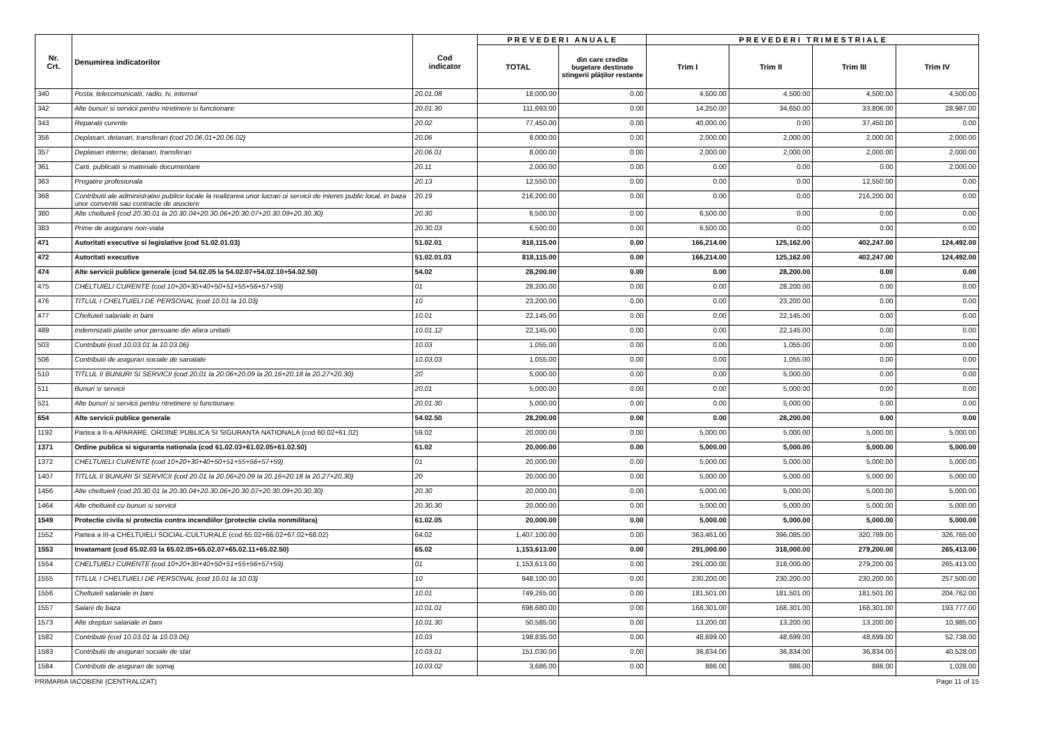| Nr. Crt. | Denumirea indicatorilor | Cod indicator | P R E V E D E R I A N U A L E | | P R E V E D E R I T R I M E S T R I A L E | | | |
| --- | --- | --- | --- | --- | --- | --- | --- | --- |
| | | | TOTAL | din care credite bugetare destinate stingerii plăţilor restante | Trim I | Trim II | Trim III | Trim IV |
| 340 | Posta, telecomunicatii, radio, tv, internet | 20.01.08 | 18,000.00 | 0.00 | 4,500.00 | 4,500.00 | 4,500.00 | 4,500.00 |
| 342 | Alte bunuri si servicii pentru ntretinere si functionare | 20.01.30 | 111,693.00 | 0.00 | 14,250.00 | 34,650.00 | 33,806.00 | 28,987.00 |
| 343 | Reparatii curente | 20.02 | 77,450.00 | 0.00 | 40,000.00 | 0.00 | 37,450.00 | 0.00 |
| 356 | Deplasari, detasari, transferari (cod 20.06.01+20.06.02) | 20.06 | 8,000.00 | 0.00 | 2,000.00 | 2,000.00 | 2,000.00 | 2,000.00 |
| 357 | Deplasari interne, detaoari, transferari | 20.06.01 | 8,000.00 | 0.00 | 2,000.00 | 2,000.00 | 2,000.00 | 2,000.00 |
| 361 | Carti, publicatii si materiale documentare | 20.11 | 2,000.00 | 0.00 | 0.00 | 0.00 | 0.00 | 2,000.00 |
| 363 | Pregatire profesionala | 20.13 | 12,550.00 | 0.00 | 0.00 | 0.00 | 12,550.00 | 0.00 |
| 368 | Contributii ale administratiei publice locale la realizarea unor lucrari oi servicii de interes public local, in baza unor conventii sau contracte de asociere | 20.19 | 216,200.00 | 0.00 | 0.00 | 0.00 | 216,200.00 | 0.00 |
| 380 | Alte cheltuieli (cod 20.30.01 la 20.30.04+20.30.06+20.30.07+20.30.09+20.30.30) | 20.30 | 6,500.00 | 0.00 | 6,500.00 | 0.00 | 0.00 | 0.00 |
| 383 | Prime de asigurare non-viata | 20.30.03 | 6,500.00 | 0.00 | 6,500.00 | 0.00 | 0.00 | 0.00 |
| 471 | Autoritati executive si legislative (cod 51.02.01.03) | 51.02.01 | 818,115.00 | 0.00 | 166,214.00 | 125,162.00 | 402,247.00 | 124,492.00 |
| 472 | Autoritati executive | 51.02.01.03 | 818,115.00 | 0.00 | 166,214.00 | 125,162.00 | 402,247.00 | 124,492.00 |
| 474 | Alte servicii publice generale (cod 54.02.05 la 54.02.07+54.02.10+54.02.50) | 54.02 | 28,200.00 | 0.00 | 0.00 | 28,200.00 | 0.00 | 0.00 |
| 475 | CHELTUIELI CURENTE (cod 10+20+30+40+50+51+55+56+57+59) | 01 | 28,200.00 | 0.00 | 0.00 | 28,200.00 | 0.00 | 0.00 |
| 476 | TITLUL I CHELTUIELI DE PERSONAL (cod 10.01 la 10.03) | 10 | 23,200.00 | 0.00 | 0.00 | 23,200.00 | 0.00 | 0.00 |
| 477 | Cheltuieli salariale in bani | 10.01 | 22,145.00 | 0.00 | 0.00 | 22,145.00 | 0.00 | 0.00 |
| 489 | Indemnizatii platite unor persoane din afara unitatii | 10.01.12 | 22,145.00 | 0.00 | 0.00 | 22,145.00 | 0.00 | 0.00 |
| 503 | Contributii (cod 10.03.01 la 10.03.06) | 10.03 | 1,055.00 | 0.00 | 0.00 | 1,055.00 | 0.00 | 0.00 |
| 506 | Contributii de asigurari sociale de sanatate | 10.03.03 | 1,055.00 | 0.00 | 0.00 | 1,055.00 | 0.00 | 0.00 |
| 510 | TITLUL II BUNURI SI SERVICII (cod 20.01 la 20.06+20.09 la 20.16+20.18 la 20.27+20.30) | 20 | 5,000.00 | 0.00 | 0.00 | 5,000.00 | 0.00 | 0.00 |
| 511 | Bunuri si servicii | 20.01 | 5,000.00 | 0.00 | 0.00 | 5,000.00 | 0.00 | 0.00 |
| 521 | Alte bunuri si servicii pentru ntretinere si functionare | 20.01.30 | 5,000.00 | 0.00 | 0.00 | 5,000.00 | 0.00 | 0.00 |
| 654 | Alte servicii publice generale | 54.02.50 | 28,200.00 | 0.00 | 0.00 | 28,200.00 | 0.00 | 0.00 |
| 1192 | Partea a II-a APARARE, ORDINE PUBLICA SI SIGURANTA NATIONALA (cod 60.02+61.02) | 59.02 | 20,000.00 | 0.00 | 5,000.00 | 5,000.00 | 5,000.00 | 5,000.00 |
| 1371 | Ordine publica si siguranta nationala (cod 61.02.03+61.02.05+61.02.50) | 61.02 | 20,000.00 | 0.00 | 5,000.00 | 5,000.00 | 5,000.00 | 5,000.00 |
| 1372 | CHELTUIELI CURENTE (cod 10+20+30+40+50+51+55+56+57+59) | 01 | 20,000.00 | 0.00 | 5,000.00 | 5,000.00 | 5,000.00 | 5,000.00 |
| 1407 | TITLUL II BUNURI SI SERVICII (cod 20.01 la 20.06+20.09 la 20.16+20.18 la 20.27+20.30) | 20 | 20,000.00 | 0.00 | 5,000.00 | 5,000.00 | 5,000.00 | 5,000.00 |
| 1456 | Alte cheltuieli (cod 20.30.01 la 20.30.04+20.30.06+20.30.07+20.30.09+20.30.30) | 20.30 | 20,000.00 | 0.00 | 5,000.00 | 5,000.00 | 5,000.00 | 5,000.00 |
| 1464 | Alte cheltuieli cu bunuri si servicii | 20.30.30 | 20,000.00 | 0.00 | 5,000.00 | 5,000.00 | 5,000.00 | 5,000.00 |
| 1549 | Protectie civila si protectia contra incendiilor (protectie civila nonmilitara) | 61.02.05 | 20,000.00 | 0.00 | 5,000.00 | 5,000.00 | 5,000.00 | 5,000.00 |
| 1552 | Partea a III-a CHELTUIELI SOCIAL-CULTURALE (cod 65.02+66.02+67.02+68.02) | 64.02 | 1,407,100.00 | 0.00 | 363,461.00 | 396,085.00 | 320,789.00 | 326,765.00 |
| 1553 | Invatamant (cod 65.02.03 la 65.02.05+65.02.07+65.02.11+65.02.50) | 65.02 | 1,153,613.00 | 0.00 | 291,000.00 | 318,000.00 | 279,200.00 | 265,413.00 |
| 1554 | CHELTUIELI CURENTE (cod 10+20+30+40+50+51+55+56+57+59) | 01 | 1,153,613.00 | 0.00 | 291,000.00 | 318,000.00 | 279,200.00 | 265,413.00 |
| 1555 | TITLUL I CHELTUIELI DE PERSONAL (cod 10.01 la 10.03) | 10 | 948,100.00 | 0.00 | 230,200.00 | 230,200.00 | 230,200.00 | 257,500.00 |
| 1556 | Cheltuieli salariale in bani | 10.01 | 749,265.00 | 0.00 | 181,501.00 | 181,501.00 | 181,501.00 | 204,762.00 |
| 1557 | Salarii de baza | 10.01.01 | 698,680.00 | 0.00 | 168,301.00 | 168,301.00 | 168,301.00 | 193,777.00 |
| 1573 | Alte drepturi salariale in bani | 10.01.30 | 50,585.00 | 0.00 | 13,200.00 | 13,200.00 | 13,200.00 | 10,985.00 |
| 1582 | Contributii (cod 10.03.01 la 10.03.06) | 10.03 | 198,835.00 | 0.00 | 48,699.00 | 48,699.00 | 48,699.00 | 52,738.00 |
| 1583 | Contributii de asigurari sociale de stat | 10.03.01 | 151,030.00 | 0.00 | 36,834.00 | 36,834.00 | 36,834.00 | 40,528.00 |
| 1584 | Contributii de asigurari de somaj | 10.03.02 | 3,686.00 | 0.00 | 886.00 | 886.00 | 886.00 | 1,028.00 |
PRIMARIA IACOBENI (CENTRALIZAT) Page 11 of 15